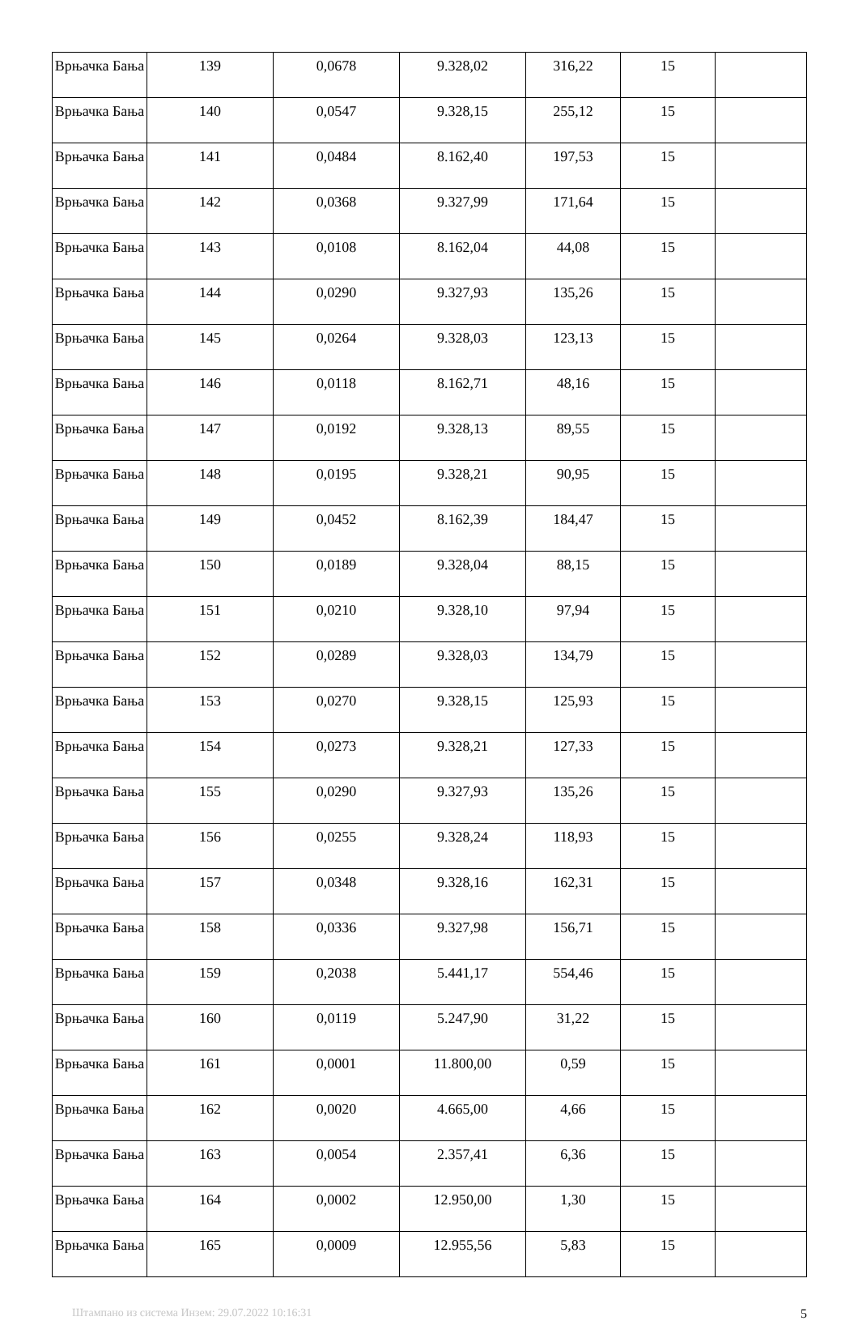| Врњачка Бања | 139 | 0,0678 | 9.328,02 | 316,22 | 15 | |
| Врњачка Бања | 140 | 0,0547 | 9.328,15 | 255,12 | 15 | |
| Врњачка Бања | 141 | 0,0484 | 8.162,40 | 197,53 | 15 | |
| Врњачка Бања | 142 | 0,0368 | 9.327,99 | 171,64 | 15 | |
| Врњачка Бања | 143 | 0,0108 | 8.162,04 | 44,08 | 15 | |
| Врњачка Бања | 144 | 0,0290 | 9.327,93 | 135,26 | 15 | |
| Врњачка Бања | 145 | 0,0264 | 9.328,03 | 123,13 | 15 | |
| Врњачка Бања | 146 | 0,0118 | 8.162,71 | 48,16 | 15 | |
| Врњачка Бања | 147 | 0,0192 | 9.328,13 | 89,55 | 15 | |
| Врњачка Бања | 148 | 0,0195 | 9.328,21 | 90,95 | 15 | |
| Врњачка Бања | 149 | 0,0452 | 8.162,39 | 184,47 | 15 | |
| Врњачка Бања | 150 | 0,0189 | 9.328,04 | 88,15 | 15 | |
| Врњачка Бања | 151 | 0,0210 | 9.328,10 | 97,94 | 15 | |
| Врњачка Бања | 152 | 0,0289 | 9.328,03 | 134,79 | 15 | |
| Врњачка Бања | 153 | 0,0270 | 9.328,15 | 125,93 | 15 | |
| Врњачка Бања | 154 | 0,0273 | 9.328,21 | 127,33 | 15 | |
| Врњачка Бања | 155 | 0,0290 | 9.327,93 | 135,26 | 15 | |
| Врњачка Бања | 156 | 0,0255 | 9.328,24 | 118,93 | 15 | |
| Врњачка Бања | 157 | 0,0348 | 9.328,16 | 162,31 | 15 | |
| Врњачка Бања | 158 | 0,0336 | 9.327,98 | 156,71 | 15 | |
| Врњачка Бања | 159 | 0,2038 | 5.441,17 | 554,46 | 15 | |
| Врњачка Бања | 160 | 0,0119 | 5.247,90 | 31,22 | 15 | |
| Врњачка Бања | 161 | 0,0001 | 11.800,00 | 0,59 | 15 | |
| Врњачка Бања | 162 | 0,0020 | 4.665,00 | 4,66 | 15 | |
| Врњачка Бања | 163 | 0,0054 | 2.357,41 | 6,36 | 15 | |
| Врњачка Бања | 164 | 0,0002 | 12.950,00 | 1,30 | 15 | |
| Врњачка Бања | 165 | 0,0009 | 12.955,56 | 5,83 | 15 | |
Штампано из система Инзем: 29.07.2022 10:16:31 5